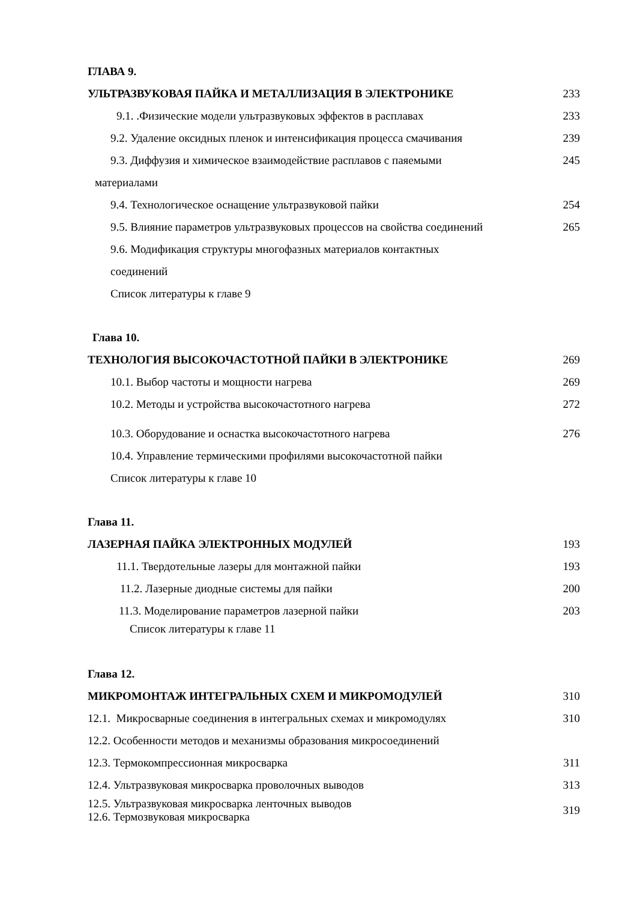ГЛАВА 9.
УЛЬТРАЗВУКОВАЯ ПАЙКА И МЕТАЛЛИЗАЦИЯ В ЭЛЕКТРОНИКЕ 233
9.1. .Физические модели ультразвуковых эффектов в расплавах 233
9.2. Удаление оксидных пленок и интенсификация процесса смачивания 239
9.3. Диффузия и химическое взаимодействие расплавов с паяемыми 245
материалами
9.4. Технологическое оснащение ультразвуковой пайки 254
9.5. Влияние параметров ультразвуковых процессов на свойства соединений 265
9.6. Модификация структуры многофазных материалов контактных
соединений
Список литературы к главе 9
Глава 10.
ТЕХНОЛОГИЯ ВЫСОКОЧАСТОТНОЙ ПАЙКИ В ЭЛЕКТРОНИКЕ 269
10.1. Выбор частоты и мощности нагрева 269
10.2. Методы и устройства высокочастотного нагрева 272
10.3. Оборудование и оснастка высокочастотного нагрева 276
10.4. Управление термическими профилями высокочастотной пайки
Список литературы к главе 10
Глава 11.
ЛАЗЕРНАЯ ПАЙКА ЭЛЕКТРОННЫХ МОДУЛЕЙ 193
11.1. Твердотельные лазеры для монтажной пайки 193
11.2. Лазерные диодные системы для пайки 200
11.3. Моделирование параметров лазерной пайки 203
Список литературы к главе 11
Глава 12.
МИКРОМОНТАЖ ИНТЕГРАЛЬНЫХ СХЕМ И МИКРОМОДУЛЕЙ 310
12.1. Микросварные соединения в интегральных схемах и микромодулях 310
12.2. Особенности методов и механизмы образования микросоединений
12.3. Термокомпрессионная микросварка 311
12.4. Ультразвуковая микросварка проволочных выводов 313
12.5. Ультразвуковая микросварка ленточных выводов
12.6. Термозвуковая микросварка 319